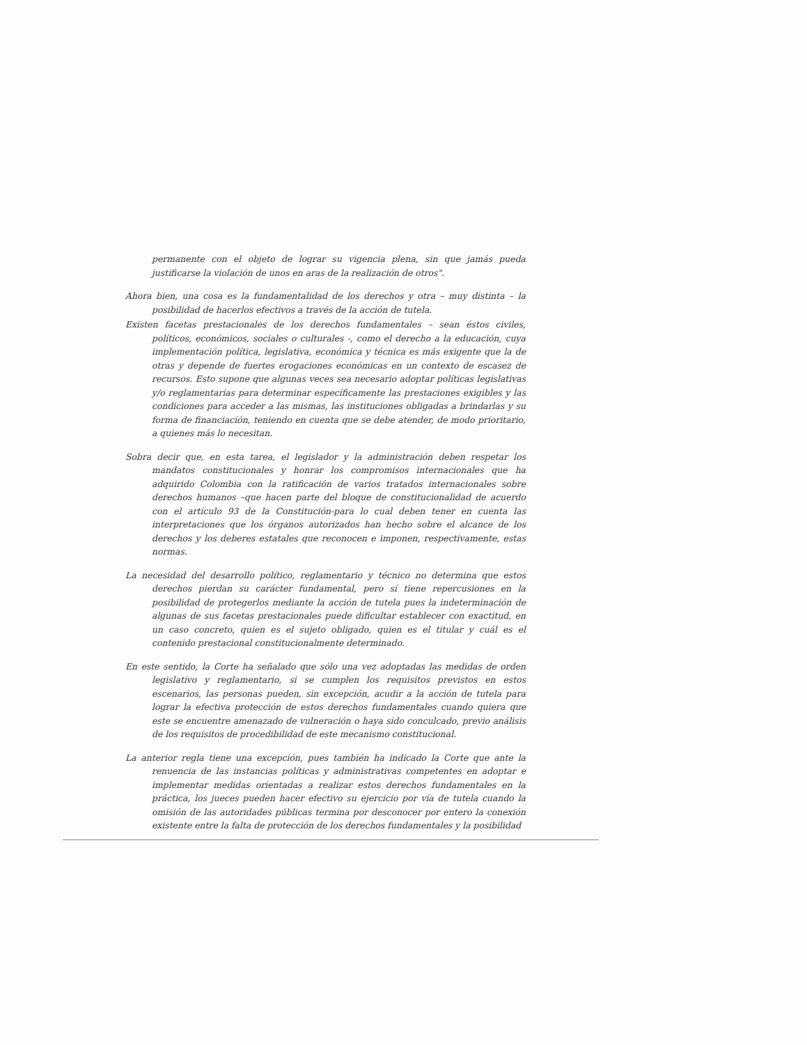permanente con el objeto de lograr su vigencia plena, sin que jamás pueda justificarse la violación de unos en aras de la realización de otros".
Ahora bien, una cosa es la fundamentalidad de los derechos y otra – muy distinta – la posibilidad de hacerlos efectivos a través de la acción de tutela.
Existen facetas prestacionales de los derechos fundamentales – sean éstos civiles, políticos, económicos, sociales o culturales -, como el derecho a la educación, cuya implementación política, legislativa, económica y técnica es más exigente que la de otras y depende de fuertes erogaciones económicas en un contexto de escasez de recursos. Esto supone que algunas veces sea necesario adoptar políticas legislativas y/o reglamentarias para determinar específicamente las prestaciones exigibles y las condiciones para acceder a las mismas, las instituciones obligadas a brindarlas y su forma de financiación, teniendo en cuenta que se debe atender, de modo prioritario, a quienes más lo necesitan.
Sobra decir que, en esta tarea, el legislador y la administración deben respetar los mandatos constitucionales y honrar los compromisos internacionales que ha adquirido Colombia con la ratificación de varios tratados internacionales sobre derechos humanos –que hacen parte del bloque de constitucionalidad de acuerdo con el artículo 93 de la Constitución-para lo cual deben tener en cuenta las interpretaciones que los órganos autorizados han hecho sobre el alcance de los derechos y los deberes estatales que reconocen e imponen, respectivamente, estas normas.
La necesidad del desarrollo político, reglamentario y técnico no determina que estos derechos pierdan su carácter fundamental, pero sí tiene repercusiones en la posibilidad de protegerlos mediante la acción de tutela pues la indeterminación de algunas de sus facetas prestacionales puede dificultar establecer con exactitud, en un caso concreto, quien es el sujeto obligado, quien es el titular y cuál es el contenido prestacional constitucionalmente determinado.
En este sentido, la Corte ha señalado que sólo una vez adoptadas las medidas de orden legislativo y reglamentario, si se cumplen los requisitos previstos en estos escenarios, las personas pueden, sin excepción, acudir a la acción de tutela para lograr la efectiva protección de estos derechos fundamentales cuando quiera que este se encuentre amenazado de vulneración o haya sido conculcado, previo análisis de los requisitos de procedibilidad de este mecanismo constitucional.
La anterior regla tiene una excepción, pues también ha indicado la Corte que ante la renuencia de las instancias políticas y administrativas competentes en adoptar e implementar medidas orientadas a realizar estos derechos fundamentales en la práctica, los jueces pueden hacer efectivo su ejercicio por vía de tutela cuando la omisión de las autoridades públicas termina por desconocer por entero la conexión existente entre la falta de protección de los derechos fundamentales y la posibilidad